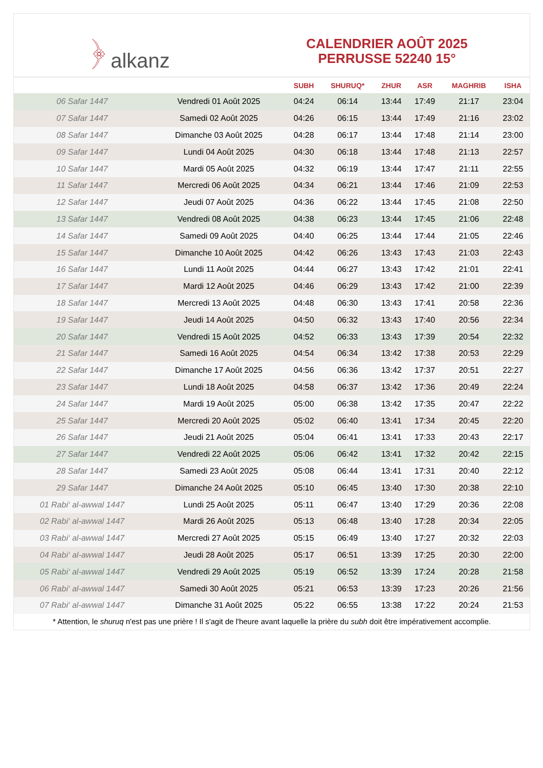﴿ alkanz
CALENDRIER AOÛT 2025
PERRUSSE 52240 15°
| | | SUBH | SHURUQ* | ZHUR | ASR | MAGHRIB | ISHA |
| --- | --- | --- | --- | --- | --- | --- | --- |
| 06 Safar 1447 | Vendredi 01 Août 2025 | 04:24 | 06:14 | 13:44 | 17:49 | 21:17 | 23:04 |
| 07 Safar 1447 | Samedi 02 Août 2025 | 04:26 | 06:15 | 13:44 | 17:49 | 21:16 | 23:02 |
| 08 Safar 1447 | Dimanche 03 Août 2025 | 04:28 | 06:17 | 13:44 | 17:48 | 21:14 | 23:00 |
| 09 Safar 1447 | Lundi 04 Août 2025 | 04:30 | 06:18 | 13:44 | 17:48 | 21:13 | 22:57 |
| 10 Safar 1447 | Mardi 05 Août 2025 | 04:32 | 06:19 | 13:44 | 17:47 | 21:11 | 22:55 |
| 11 Safar 1447 | Mercredi 06 Août 2025 | 04:34 | 06:21 | 13:44 | 17:46 | 21:09 | 22:53 |
| 12 Safar 1447 | Jeudi 07 Août 2025 | 04:36 | 06:22 | 13:44 | 17:45 | 21:08 | 22:50 |
| 13 Safar 1447 | Vendredi 08 Août 2025 | 04:38 | 06:23 | 13:44 | 17:45 | 21:06 | 22:48 |
| 14 Safar 1447 | Samedi 09 Août 2025 | 04:40 | 06:25 | 13:44 | 17:44 | 21:05 | 22:46 |
| 15 Safar 1447 | Dimanche 10 Août 2025 | 04:42 | 06:26 | 13:43 | 17:43 | 21:03 | 22:43 |
| 16 Safar 1447 | Lundi 11 Août 2025 | 04:44 | 06:27 | 13:43 | 17:42 | 21:01 | 22:41 |
| 17 Safar 1447 | Mardi 12 Août 2025 | 04:46 | 06:29 | 13:43 | 17:42 | 21:00 | 22:39 |
| 18 Safar 1447 | Mercredi 13 Août 2025 | 04:48 | 06:30 | 13:43 | 17:41 | 20:58 | 22:36 |
| 19 Safar 1447 | Jeudi 14 Août 2025 | 04:50 | 06:32 | 13:43 | 17:40 | 20:56 | 22:34 |
| 20 Safar 1447 | Vendredi 15 Août 2025 | 04:52 | 06:33 | 13:43 | 17:39 | 20:54 | 22:32 |
| 21 Safar 1447 | Samedi 16 Août 2025 | 04:54 | 06:34 | 13:42 | 17:38 | 20:53 | 22:29 |
| 22 Safar 1447 | Dimanche 17 Août 2025 | 04:56 | 06:36 | 13:42 | 17:37 | 20:51 | 22:27 |
| 23 Safar 1447 | Lundi 18 Août 2025 | 04:58 | 06:37 | 13:42 | 17:36 | 20:49 | 22:24 |
| 24 Safar 1447 | Mardi 19 Août 2025 | 05:00 | 06:38 | 13:42 | 17:35 | 20:47 | 22:22 |
| 25 Safar 1447 | Mercredi 20 Août 2025 | 05:02 | 06:40 | 13:41 | 17:34 | 20:45 | 22:20 |
| 26 Safar 1447 | Jeudi 21 Août 2025 | 05:04 | 06:41 | 13:41 | 17:33 | 20:43 | 22:17 |
| 27 Safar 1447 | Vendredi 22 Août 2025 | 05:06 | 06:42 | 13:41 | 17:32 | 20:42 | 22:15 |
| 28 Safar 1447 | Samedi 23 Août 2025 | 05:08 | 06:44 | 13:41 | 17:31 | 20:40 | 22:12 |
| 29 Safar 1447 | Dimanche 24 Août 2025 | 05:10 | 06:45 | 13:40 | 17:30 | 20:38 | 22:10 |
| 01 Rabi‘ al-awwal 1447 | Lundi 25 Août 2025 | 05:11 | 06:47 | 13:40 | 17:29 | 20:36 | 22:08 |
| 02 Rabi‘ al-awwal 1447 | Mardi 26 Août 2025 | 05:13 | 06:48 | 13:40 | 17:28 | 20:34 | 22:05 |
| 03 Rabi‘ al-awwal 1447 | Mercredi 27 Août 2025 | 05:15 | 06:49 | 13:40 | 17:27 | 20:32 | 22:03 |
| 04 Rabi‘ al-awwal 1447 | Jeudi 28 Août 2025 | 05:17 | 06:51 | 13:39 | 17:25 | 20:30 | 22:00 |
| 05 Rabi‘ al-awwal 1447 | Vendredi 29 Août 2025 | 05:19 | 06:52 | 13:39 | 17:24 | 20:28 | 21:58 |
| 06 Rabi‘ al-awwal 1447 | Samedi 30 Août 2025 | 05:21 | 06:53 | 13:39 | 17:23 | 20:26 | 21:56 |
| 07 Rabi‘ al-awwal 1447 | Dimanche 31 Août 2025 | 05:22 | 06:55 | 13:38 | 17:22 | 20:24 | 21:53 |
* Attention, le shuruq n'est pas une prière ! Il s'agit de l'heure avant laquelle la prière du subh doit être impérativement accomplie.